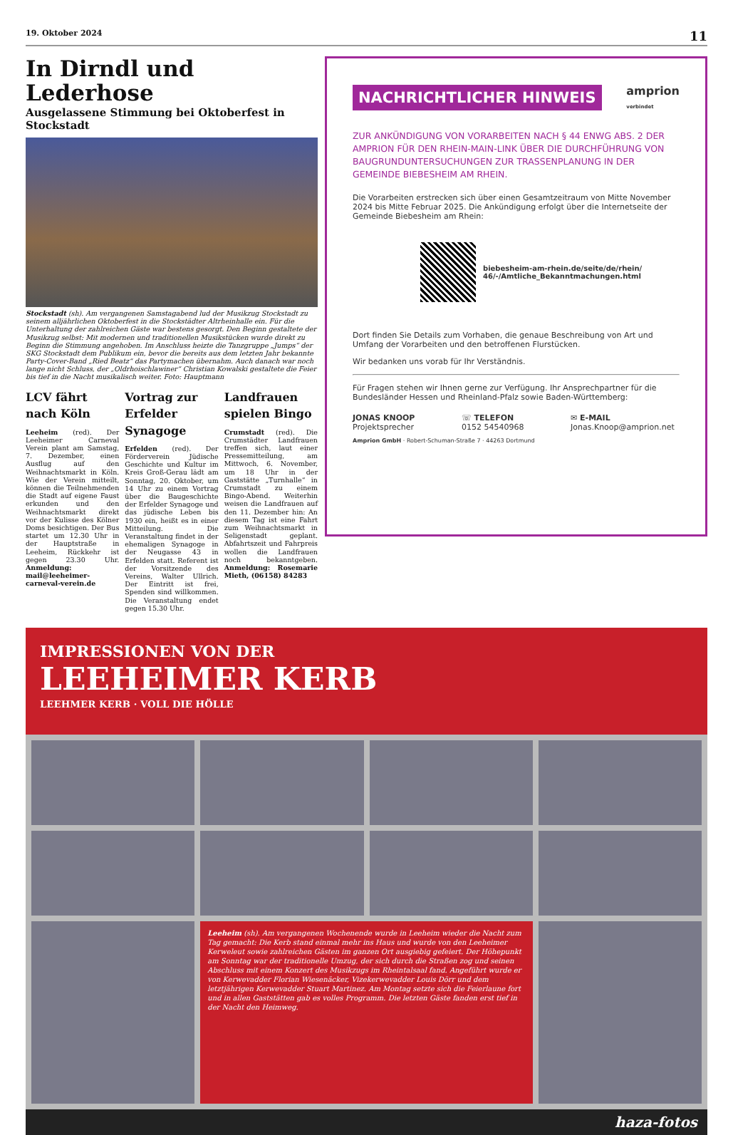19. Oktober 2024 11
In Dirndl und Lederhose
Ausgelassene Stimmung bei Oktoberfest in Stockstadt
Stockstadt (sh). Am vergangenen Samstagabend lud der Musikzug Stockstadt zu seinem alljährlichen Oktoberfest in die Stockstädter Altrheinhalle ein. Für die Unterhaltung der zahlreichen Gäste war bestens gesorgt. Den Beginn gestaltete der Musikzug selbst: Mit modernen und traditionellen Musikstücken wurde direkt zu Beginn die Stimmung angehoben. Im Anschluss heizte die Tanzgruppe „Jumps“ der SKG Stockstadt dem Publikum ein, bevor die bereits aus dem letzten Jahr bekannte Party-Cover-Band „Ried Beatz“ das Partymachen übernahm. Auch danach war noch lange nicht Schluss, der „Oldrhoischlawiner“ Christian Kowalski gestaltete die Feier bis tief in die Nacht musikalisch weiter. Foto: Hauptmann
LCV fährt nach Köln
Leeheim (red). Der Leeheimer Carneval Verein plant am Samstag, 7. Dezember, einen Ausflug auf den Weihnachtsmarkt in Köln. Wie der Verein mitteilt, können die Teilnehmenden die Stadt auf eigene Faust erkunden und den Weihnachtsmarkt direkt vor der Kulisse des Kölner Doms besichtigen. Der Bus startet um 12.30 Uhr in der Hauptstraße in Leeheim, Rückkehr ist gegen 23.30 Uhr. Anmeldung: mail@leeheimer-carneval-verein.de
Vortrag zur Erfelder Synagoge
Erfelden (red). Der Förderverein Jüdische Geschichte und Kultur im Kreis Groß-Gerau lädt am Sonntag, 20. Oktober, um 14 Uhr zu einem Vortrag über die Baugeschichte der Erfelder Synagoge und das jüdische Leben bis 1930 ein, heißt es in einer Mitteilung. Die Veranstaltung findet in der ehemaligen Synagoge in der Neugasse 43 in Erfelden statt. Referent ist der Vorsitzende des Vereins, Walter Ullrich. Der Eintritt ist frei, Spenden sind willkommen. Die Veranstaltung endet gegen 15.30 Uhr.
Landfrauen spielen Bingo
Crumstadt (red). Die Crumstädter Landfrauen treffen sich, laut einer Pressemitteilung, am Mittwoch, 6. November, um 18 Uhr in der Gaststätte „Turnhalle“ in Crumstadt zu einem Bingo-Abend. Weiterhin weisen die Landfrauen auf den 11. Dezember hin: An diesem Tag ist eine Fahrt zum Weihnachtsmarkt in Seligenstadt geplant. Abfahrtszeit und Fahrpreis wollen die Landfrauen noch bekanntgeben. Anmeldung: Rosemarie Mieth, (06158) 84283
NACHRICHTLICHER HINWEIS amprion
verbindet
ZUR ANKÜNDIGUNG VON VORARBEITEN NACH § 44 ENWG ABS. 2 DER AMPRION FÜR DEN RHEIN-MAIN-LINK ÜBER DIE DURCHFÜHRUNG VON BAUGRUNDUNTERSUCHUNGEN ZUR TRASSENPLANUNG IN DER GEMEINDE BIEBESHEIM AM RHEIN.
Die Vorarbeiten erstrecken sich über einen Gesamtzeitraum von Mitte November 2024 bis Mitte Februar 2025. Die Ankündigung erfolgt über die Internetseite der Gemeinde Biebesheim am Rhein:
biebesheim-am-rhein.de/seite/de/rhein/
46/-/Amtliche_Bekanntmachungen.html
Dort finden Sie Details zum Vorhaben, die genaue Beschreibung von Art und Umfang der Vorarbeiten und den betroffenen Flurstücken.
Wir bedanken uns vorab für Ihr Verständnis.
Für Fragen stehen wir Ihnen gerne zur Verfügung. Ihr Ansprechpartner für die Bundesländer Hessen und Rheinland-Pfalz sowie Baden-Württemberg:
JONAS KNOOP
Projektsprecher
☏ TELEFON
0152 54540968
✉ E-MAIL
Jonas.Knoop@amprion.net
Amprion GmbH · Robert-Schuman-Straße 7 · 44263 Dortmund
IMPRESSIONEN VON DER
LEEHEIMER KERB
LEEHMER KERB · VOLL DIE HÖLLE
Leeheim (sh). Am vergangenen Wochenende wurde in Leeheim wieder die Nacht zum Tag gemacht: Die Kerb stand einmal mehr ins Haus und wurde von den Leeheimer Kerweleut sowie zahlreichen Gästen im ganzen Ort ausgiebig gefeiert. Der Höhepunkt am Sonntag war der traditionelle Umzug, der sich durch die Straßen zog und seinen Abschluss mit einem Konzert des Musikzugs im Rheintalsaal fand. Angeführt wurde er von Kerwevadder Florian Wiesenäcker, Vizekerwevadder Louis Dörr und dem letztjährigen Kerwevadder Stuart Martinez. Am Montag setzte sich die Feierlaune fort und in allen Gaststätten gab es volles Programm. Die letzten Gäste fanden erst tief in der Nacht den Heimweg.
haza-fotos